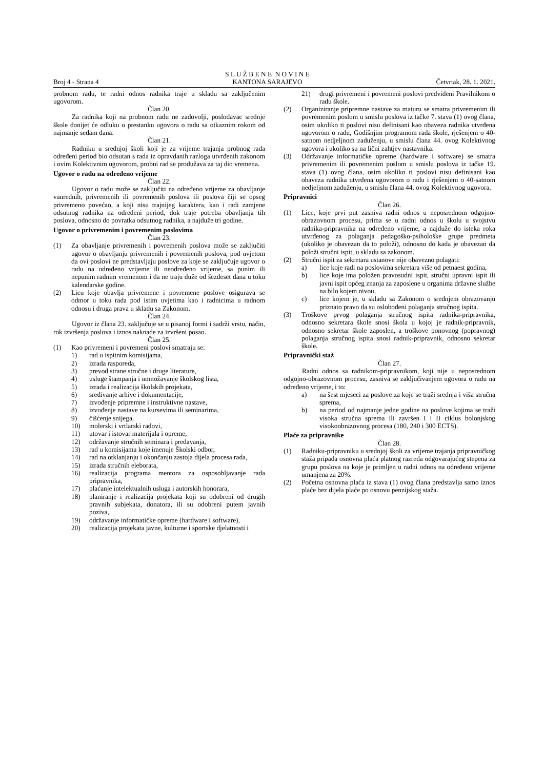Broj 4 - Strana 4
S L U Ž B E N E N O V I N E
KANTONA SARAJEVO
Četvrtak, 28. 1. 2021.
probnom radu, te radni odnos radnika traje u skladu sa zaključenim ugovorom.
Član 20.
Za radnika koji na probnom radu ne zadovolji, poslodavac srednje škole donijet će odluku o prestanku ugovora o radu sa otkaznim rokom od najmanje sedam dana.
Član 21.
Radniku u srednjoj školi koji je za vrijeme trajanja probnog rada određeni period bio odsutan s rada iz opravdanih razloga utvrđenih zakonom i ovim Kolektivnim ugovorom, probni rad se produžava za taj dio vremena.
Ugovor o radu na određeno vrijeme
Član 22.
Ugovor o radu može se zaključiti na određeno vrijeme za obavljanje vanrednih, privremenih ili povremenih poslova ili poslova čiji se opseg privremeno povećao, a koji nisu trajnijeg karaktera, kao i radi zamjene odsutnog radnika na određeni period, dok traje potreba obavljanja tih poslova, odnosno do povratka odsutnog radnika, a najduže tri godine.
Ugovor o privremenim i povremenim poslovima
Član 23.
(1) Za obavljanje privremenih i povremenih poslova može se zaključiti ugovor o obavljanju privremenih i povremenih poslova, pod uvjetom da ovi poslovi ne predstavljaju poslove za koje se zaključuje ugovor o radu na određeno vrijeme ili neodređeno vrijeme, sa punim ili nepunim radnim vremenom i da ne traju duže od šezdeset dana u toku kalendarske godine.
(2) Licu koje obavlja privremene i povremene poslove osigurava se odmor u toku rada pod istim uvjetima kao i radnicima u radnom odnosu i druga prava u skladu sa Zakonom.
Član 24.
Ugovor iz člana 23. zaključuje se u pisanoj formi i sadrži vrstu, način, rok izvršenja poslova i iznos naknade za izvršeni posao.
Član 25.
(1) Kao privremeni i povremeni poslovi smatraju se:
1) rad u ispitnim komisijama,
2) izrada rasporeda,
3) prevod strane stručne i druge literature,
4) usluge štampanja i umnožavanje školskog lista,
5) izrada i realizacija školskih projekata,
6) sređivanje arhive i dokumentacije,
7) izvođenje pripremne i instruktivne nastave,
8) izvođenje nastave na kursevima ili seminarima,
9) čišćenje snijega,
10) molerski i vrtlarski radovi,
11) utovar i istovar materijala i opreme,
12) održavanje stručnih seminara i predavanja,
13) rad u komisijama koje imenuje Školski odbor,
14) rad na otklanjanju i okončanju zastoja dijela procesa rada,
15) izrada stručnih eleborata,
16) realizacija programa mentora za osposobljavanje rada pripravnika,
17) plaćanje intelektualnih usluga i autorskih honorara,
18) planiranje i realizacija projekata koji su odobreni od drugih pravnih subjekata, donatora, ili su odobreni putem javnih poziva,
19) održavanje informatičke opreme (hardware i software),
20) realizacija projekata javne, kulturne i sportske djelatnosti i
21) drugi privremeni i povremeni poslovi predviđeni Pravilnikom o radu škole.
(2) Organiziranje pripremne nastave za maturu se smatra privremenim ili povremenim poslom u smislu poslova iz tačke 7. stava (1) ovog člana, osim ukoliko ti poslovi nisu definisani kao obaveza radnika utvrđena ugovorom o radu, Godišnjim programom rada škole, rješenjem o 40-satnom nedjeljnom zaduženju, u smislu člana 44. ovog Kolektivnog ugovora i ukoliko su na lični zahtjev nastavnika.
(3) Održavanje informatičke opreme (hardware i software) se smatra privremenim ili povremenim poslom u smislu poslova iz tačke 19. stava (1) ovog člana, osim ukoliko ti poslovi nisu definisani kao obaveza radnika utvrđena ugovorom o radu i rješenjem o 40-satnom nedjeljnom zaduženju, u smislu člana 44. ovog Kolektivnog ugovora.
Pripravnici
Član 26.
(1) Lice, koje prvi put zasniva radni odnos u neposrednom odgojno-obrazovnom procesu, prima se u radni odnos u školu u svojstvu radnika-pripravnika na određeno vrijeme, a najduže do isteka roka utvrđenog za polaganja pedagoško-psihološke grupe predmeta (ukoliko je obavezan da to položi), odnosno do kada je obavezan da položi stručni ispit, u skladu sa zakonom.
(2) Stručni ispit za sekretara ustanove nije obavezno polagati:
a) lice koje radi na poslovima sekretara više od petnaest godina,
b) lice koje ima položen pravosudni ispit, stručni upravni ispit ili javni ispit općeg znanja za zaposlene u organima državne službe na bilo kojem nivou,
c) lice kojem je, u skladu sa Zakonom o srednjem obrazovanju priznato pravo da su oslobođeni polaganja stručnog ispita.
(3) Troškove prvog polaganja stručnog ispita radnika-pripravnika, odnosno sekretara škole snosi škola u kojoj je radnik-pripravnik, odnosno sekretar škole zaposlen, a troškove ponovnog (popravnog) polaganja stručnog ispita snosi radnik-pripravnik, odnosno sekretar škole.
Pripravnički staž
Član 27.
Radni odnos sa radnikom-pripravnikom, koji nije u neposrednom odgojno-obrazovnom procesu, zasniva se zaključivanjem ugovora o radu na određeno vrijeme, i to:
a) na šest mjeseci za poslove za koje se traži srednja i viša stručna sprema,
b) na period od najmanje jedne godine na poslove kojima se traži visoka stručna sprema ili završen I i II ciklus bolonjskog visokoobrazovnog procesa (180, 240 i 300 ECTS).
Plaće za pripravnike
Član 28.
(1) Radniku-pripravniku u srednjoj školi za vrijeme trajanja pripravničkog staža pripada osnovna plaća platnog razreda odgovarajućeg stepena za grupu poslova na koje je primljen u radni odnos na određeno vrijeme umanjena za 20%.
(2) Početna osnovna plaća iz stava (1) ovog člana predstavlja samo iznos plaće bez dijela plaće po osnovu penzijskog staža.